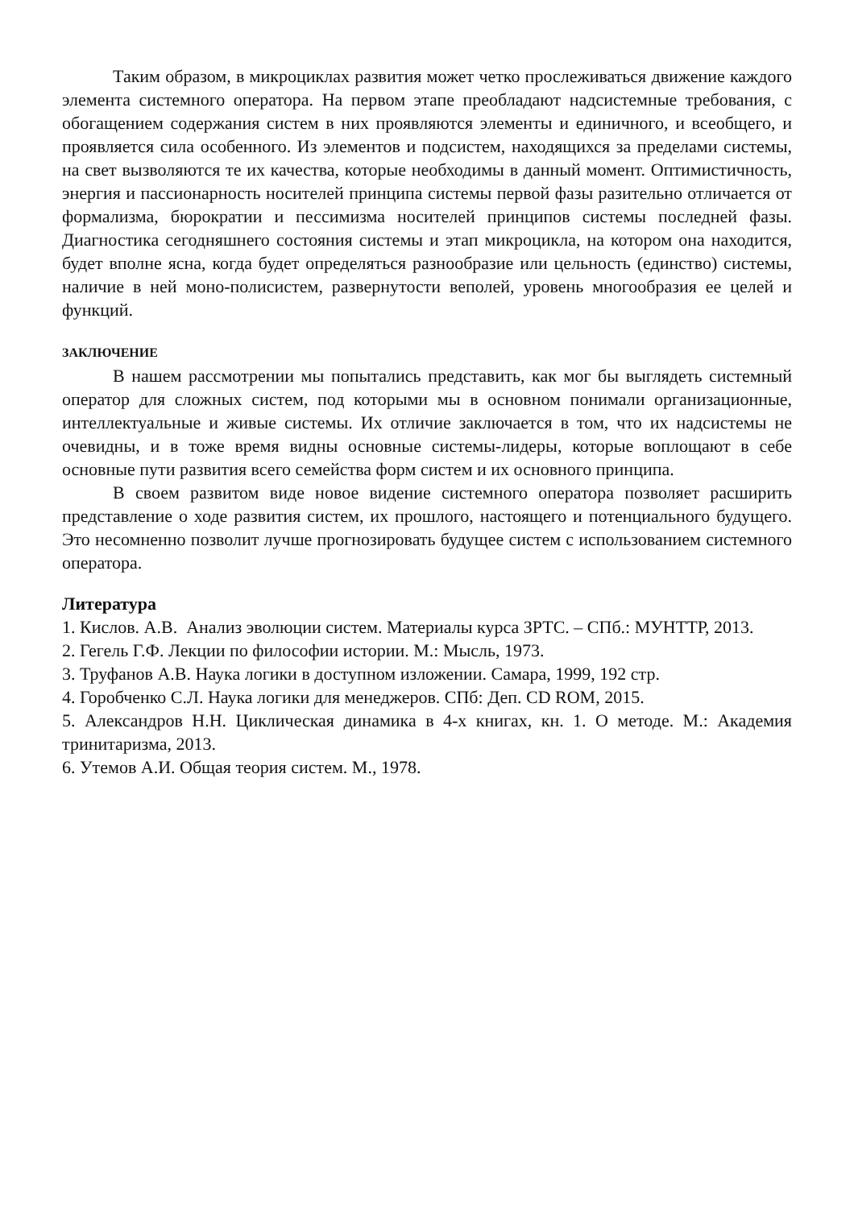Таким образом, в микроциклах развития может четко прослеживаться движение каждого элемента системного оператора. На первом этапе преобладают надсистемные требования, с обогащением содержания систем в них проявляются элементы и единичного, и всеобщего, и проявляется сила особенного. Из элементов и подсистем, находящихся за пределами системы, на свет вызволяются те их качества, которые необходимы в данный момент. Оптимистичность, энергия и пассионарность носителей принципа системы первой фазы разительно отличается от формализма, бюрократии и пессимизма носителей принципов системы последней фазы. Диагностика сегодняшнего состояния системы и этап микроцикла, на котором она находится, будет вполне ясна, когда будет определяться разнообразие или цельность (единство) системы, наличие в ней моно-полисистем, развернутости веполей, уровень многообразия ее целей и функций.
ЗАКЛЮЧЕНИЕ
В нашем рассмотрении мы попытались представить, как мог бы выглядеть системный оператор для сложных систем, под которыми мы в основном понимали организационные, интеллектуальные и живые системы. Их отличие заключается в том, что их надсистемы не очевидны, и в тоже время видны основные системы-лидеры, которые воплощают в себе основные пути развития всего семейства форм систем и их основного принципа.
В своем развитом виде новое видение системного оператора позволяет расширить представление о ходе развития систем, их прошлого, настоящего и потенциального будущего. Это несомненно позволит лучше прогнозировать будущее систем с использованием системного оператора.
Литература
1. Кислов. А.В. Анализ эволюции систем. Материалы курса ЗРТС. – СПб.: МУНТТР, 2013.
2. Гегель Г.Ф. Лекции по философии истории. М.: Мысль, 1973.
3. Труфанов А.В. Наука логики в доступном изложении. Самара, 1999, 192 стр.
4. Горобченко С.Л. Наука логики для менеджеров. СПб: Деп. CD ROM, 2015.
5. Александров Н.Н. Циклическая динамика в 4-х книгах, кн. 1. О методе. М.: Академия тринитаризма, 2013.
6. Утемов А.И. Общая теория систем. М., 1978.